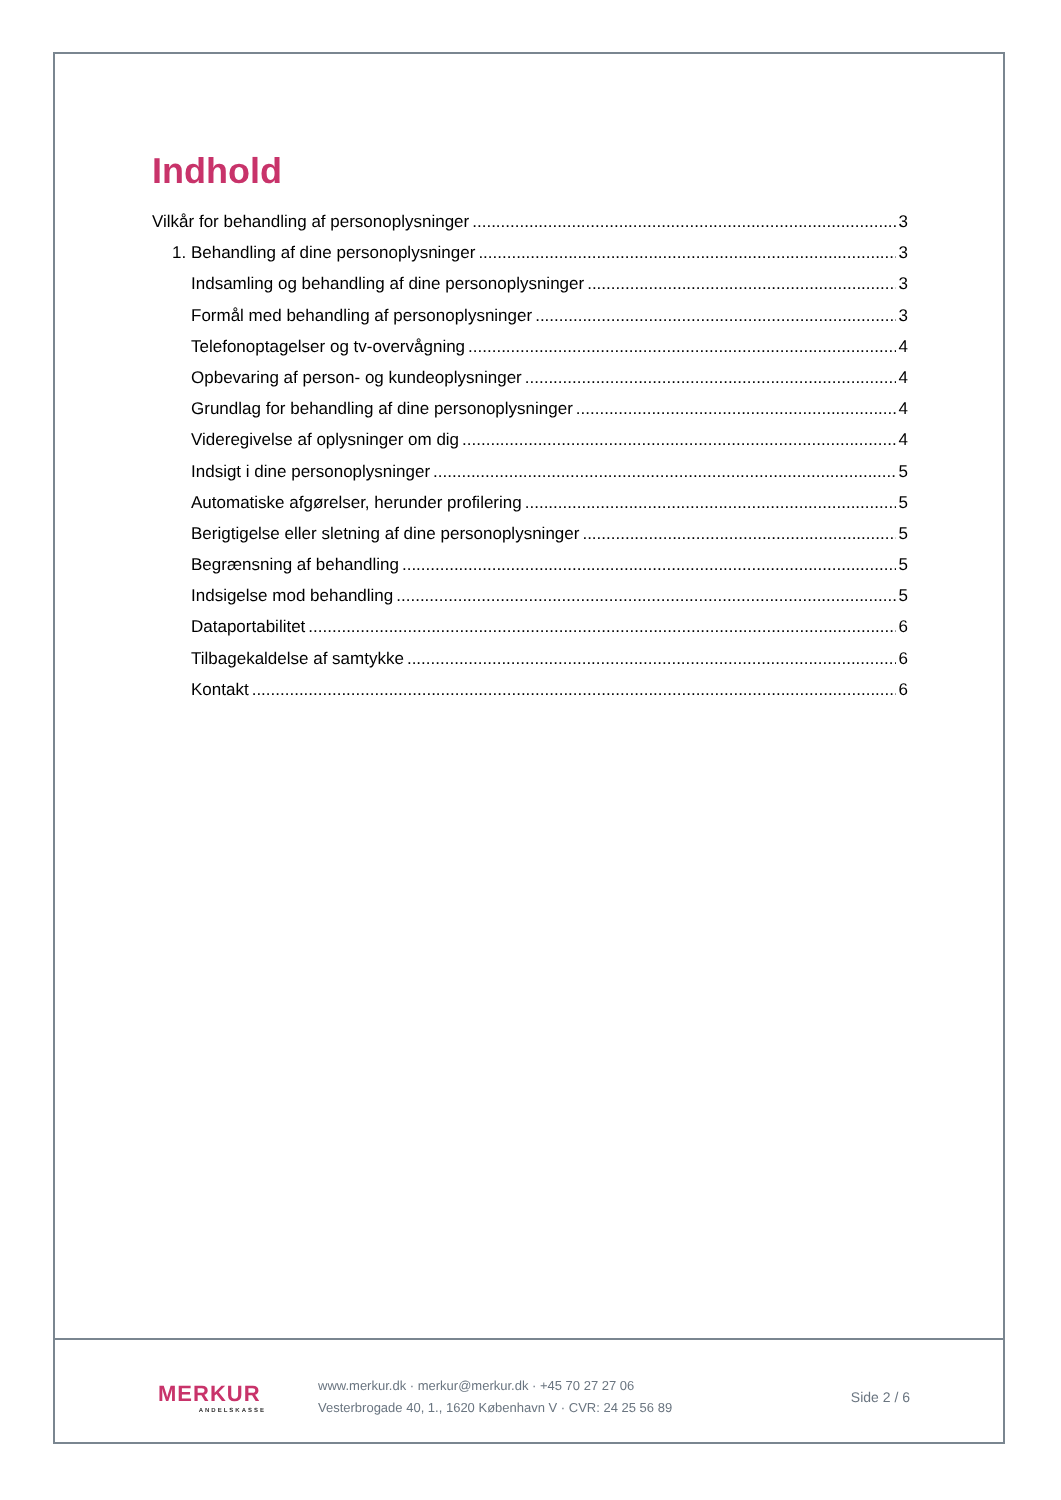Indhold
Vilkår for behandling af personoplysninger 3
1. Behandling af dine personoplysninger 3
Indsamling og behandling af dine personoplysninger 3
Formål med behandling af personoplysninger 3
Telefonoptagelser og tv-overvågning 4
Opbevaring af person- og kundeoplysninger 4
Grundlag for behandling af dine personoplysninger 4
Videregivelse af oplysninger om dig 4
Indsigt i dine personoplysninger 5
Automatiske afgørelser, herunder profilering 5
Berigtigelse eller sletning af dine personoplysninger 5
Begrænsning af behandling 5
Indsigelse mod behandling 5
Dataportabilitet 6
Tilbagekaldelse af samtykke 6
Kontakt 6
MERKUR
ANDELSKASSE
www.merkur.dk · merkur@merkur.dk · +45 70 27 27 06
Vesterbrogade 40, 1., 1620 København V · CVR: 24 25 56 89
Side 2 / 6